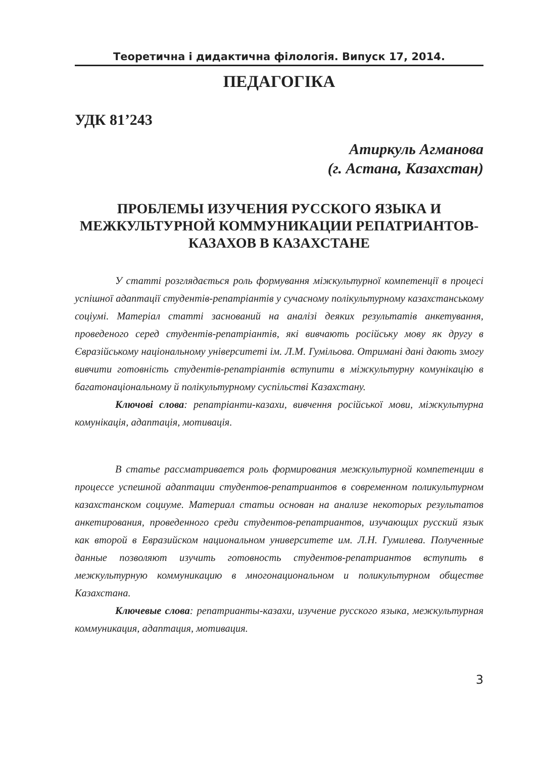Теоретична і дидактична філологія. Випуск 17, 2014.
ПЕДАГОГІКА
УДК 81’243
Атиркуль Агманова
(г. Астана, Казахстан)
ПРОБЛЕМЫ ИЗУЧЕНИЯ РУССКОГО ЯЗЫКА И МЕЖКУЛЬТУРНОЙ КОММУНИКАЦИИ РЕПАТРИАНТОВ-КАЗАХОВ В КАЗАХСТАНЕ
У статті розглядається роль формування міжкультурної компетенції в процесі успішної адаптації студентів-репатріантів у сучасному полікультурному казахстанському соціумі. Матеріал статті заснований на аналізі деяких результатів анкетування, проведеного серед студентів-репатріантів, які вивчають російську мову як другу в Євразійському національному університеті ім. Л.М. Гумільова. Отримані дані дають змогу вивчити готовність студентів-репатріантів вступити в міжкультурну комунікацію в багатонаціональному й полікультурному суспільстві Казахстану.
Ключові слова: репатріанти-казахи, вивчення російської мови, міжкультурна комунікація, адаптація, мотивація.
В статье рассматривается роль формирования межкультурной компетенции в процессе успешной адаптации студентов-репатриантов в современном поликультурном казахстанском социуме. Материал статьи основан на анализе некоторых результатов анкетирования, проведенного среди студентов-репатриантов, изучающих русский язык как второй в Евразийском национальном университете им. Л.Н. Гумилева. Полученные данные позволяют изучить готовность студентов-репатриантов вступить в межкультурную коммуникацию в многонациональном и поликультурном обществе Казахстана.
Ключевые слова: репатрианты-казахи, изучение русского языка, межкультурная коммуникация, адаптация, мотивация.
3